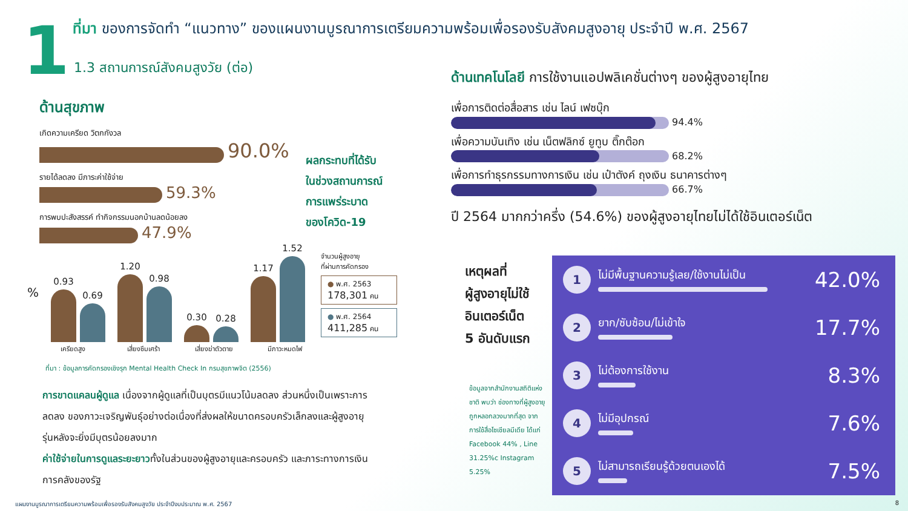1
ที่มา ของการจัดทำ “แนวทาง” ของแผนงานบูรณาการเตรียมความพร้อมเพื่อรองรับสังคมสูงอายุ ประจำปี พ.ศ. 2567
1.3 สถานการณ์สังคมสูงวัย (ต่อ)
ด้านสุขภาพ
เกิดความเครียด วิตกกังวล
90.0%
รายได้ลดลง มีภาระค่าใช้จ่าย
59.3%
การพบปะสังสรรค์ ทำกิจกรรมนอกบ้านลดน้อยลง
47.9%
ผลกระทบที่ได้รับ
ในช่วงสถานการณ์
การแพร่ระบาด
ของโควิด-19
%
0.93
0.69
1.20
0.98
0.30
0.28
1.17
1.52
เครียดสูง เสี่ยงซึมเศร้า เสี่ยงฆ่าตัวตาย มีภาวะหมดไฟ
จำนวนผู้สูงอายุ
ที่ผ่านการคัดกรอง
● พ.ศ. 2563
178,301 คน
● พ.ศ. 2564
411,285 คน
ที่มา : ข้อมูลการคัดกรองเชิงรุก Mental Health Check In กรมสุขภาพจิต (2556)
การขาดแคลนผู้ดูแล เนื่องจากผู้ดูแลที่เป็นบุตรมีแนวโน้มลดลง ส่วนหนึ่งเป็นเพราะการลดลง ของภาวะเจริญพันธุ์อย่างต่อเนื่องที่ส่งผลให้ขนาดครอบครัวเล็กลงและผู้สูงอายุรุ่นหลังจะยิ่งมีบุตรน้อยลงมาก
ค่าใช้จ่ายในการดูแลระยะยาวทั้งในส่วนของผู้สูงอายุและครอบครัว และภาระทางการเงิน การคลังของรัฐ
ด้านเทคโนโลยี การใช้งานแอปพลิเคชั่นต่างๆ ของผู้สูงอายุไทย
เพื่อการติดต่อสื่อสาร เช่น ไลน์ เฟซบุ๊ก
94.4%
เพื่อความบันเทิง เช่น เน็ตฟลิกซ์ ยูทูบ ติ๊กต๊อก
68.2%
เพื่อการทำธุรกรรมทางการเงิน เช่น เป๋าตังค์ ถุงเงิน ธนาคารต่างๆ
66.7%
ปี 2564 มากกว่าครึ่ง (54.6%) ของผู้สูงอายุไทยไม่ได้ใช้อินเตอร์เน็ต
เหตุผลที่
ผู้สูงอายุไม่ใช้
อินเตอร์เน็ต
5 อันดับแรก
ข้อมูลจากสำนักงานสถิติแห่งชาติ พบว่า ช่องทางที่ผู้สูงอายุถูกหลอกลวงมากที่สุด จากการใช้สื่อโซเชียลมีเดีย ได้แก่ Facebook 44% , Line 31.25%c Instagram 5.25%
1
ไม่มีพื้นฐานความรู้เลย/ใช้งานไม่เป็น
42.0%
2
ยาก/ซับซ้อน/ไม่เข้าใจ
17.7%
3
ไม่ต้องการใช้งาน
8.3%
4
ไม่มีอุปกรณ์
7.6%
5
ไม่สามารถเรียนรู้ด้วยตนเองได้
7.5%
แผนงานบูรณาการเตรียมความพร้อมเพื่อรองรับสังคมสูงวัย ประจำปีงบประมาณ พ.ศ. 2567
8